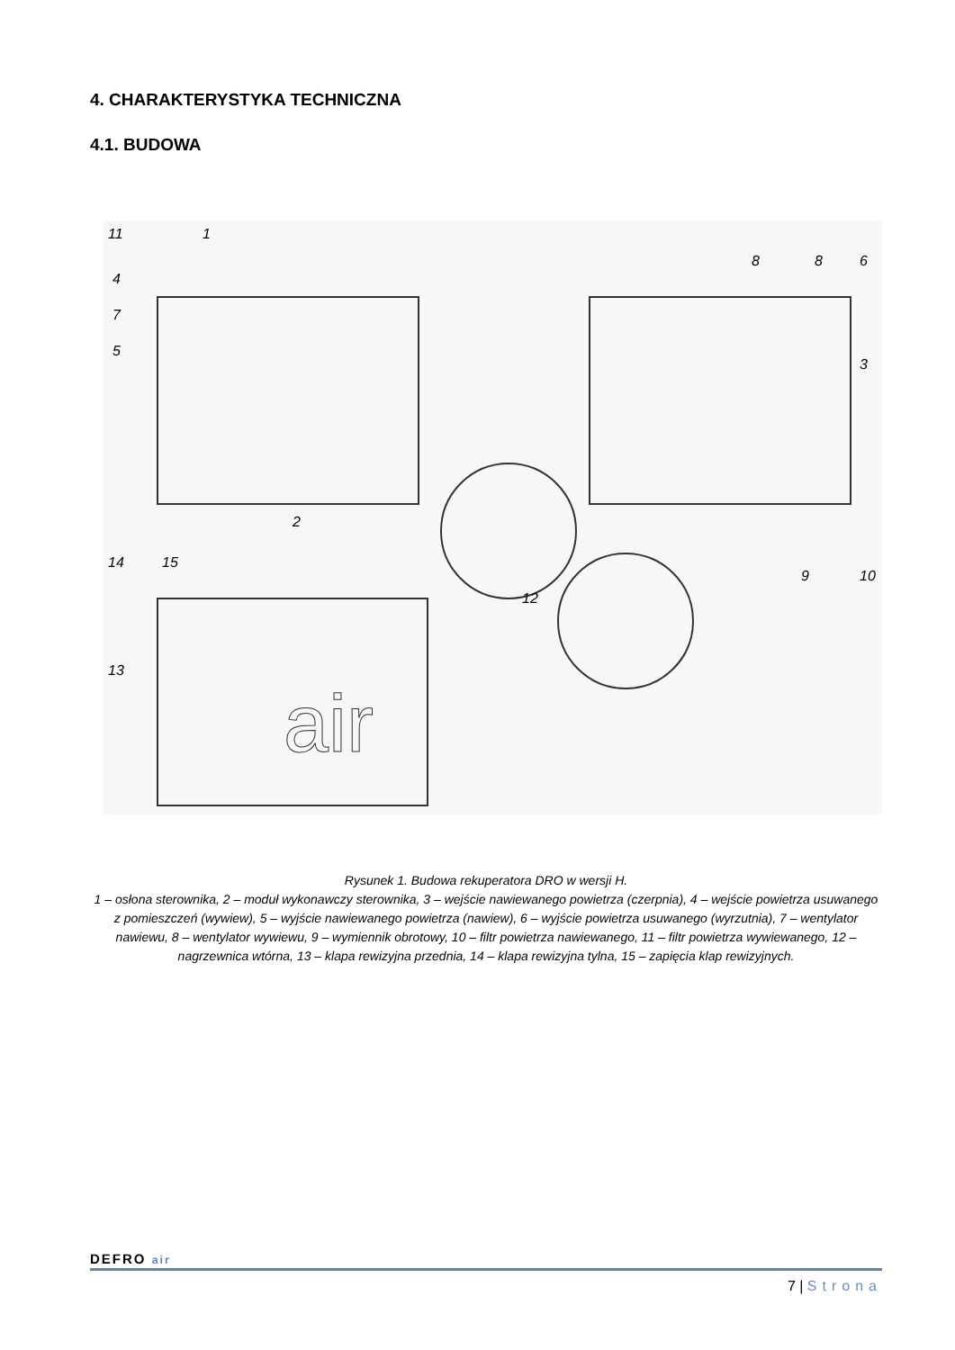4. CHARAKTERYSTYKA TECHNICZNA
4.1. BUDOWA
11
1
4
7
5
8
8
6
3
2
9
10
14
15
12
13
air
Rysunek 1. Budowa rekuperatora DRO w wersji H.
1 – osłona sterownika, 2 – moduł wykonawczy sterownika, 3 – wejście nawiewanego powietrza (czerpnia), 4 – wejście powietrza usuwanego z pomieszczeń (wywiew), 5 – wyjście nawiewanego powietrza (nawiew), 6 – wyjście powietrza usuwanego (wyrzutnia), 7 – wentylator nawiewu, 8 – wentylator wywiewu, 9 – wymiennik obrotowy, 10 – filtr powietrza nawiewanego, 11 – filtr powietrza wywiewanego, 12 – nagrzewnica wtórna, 13 – klapa rewizyjna przednia, 14 – klapa rewizyjna tylna, 15 – zapięcia klap rewizyjnych.
DEFRO air
7 | Strona